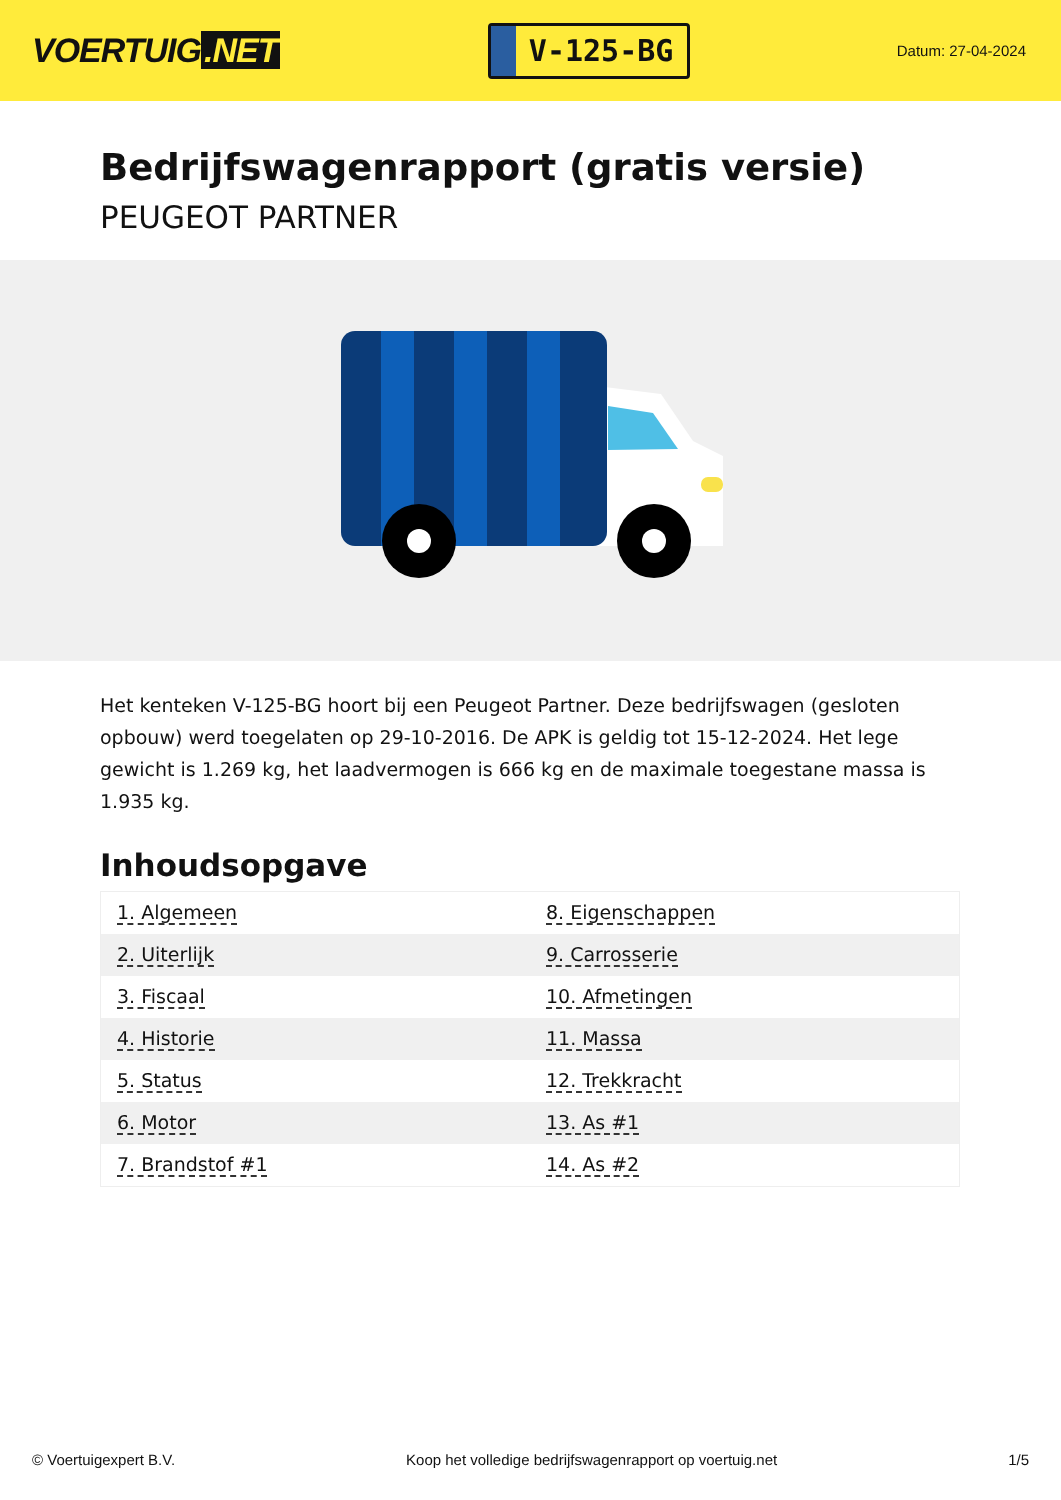VOERTUIG.NET
V-125-BG
Datum: 27-04-2024
Bedrijfswagenrapport (gratis versie)
PEUGEOT PARTNER
Het kenteken V-125-BG hoort bij een Peugeot Partner. Deze bedrijfswagen (gesloten opbouw) werd toegelaten op 29-10-2016. De APK is geldig tot 15-12-2024. Het lege gewicht is 1.269 kg, het laadvermogen is 666 kg en de maximale toegestane massa is 1.935 kg.
Inhoudsopgave
| 1. Algemeen | 8. Eigenschappen |
| 2. Uiterlijk | 9. Carrosserie |
| 3. Fiscaal | 10. Afmetingen |
| 4. Historie | 11. Massa |
| 5. Status | 12. Trekkracht |
| 6. Motor | 13. As #1 |
| 7. Brandstof #1 | 14. As #2 |
© Voertuigexpert B.V. Koop het volledige bedrijfswagenrapport op voertuig.net 1/5